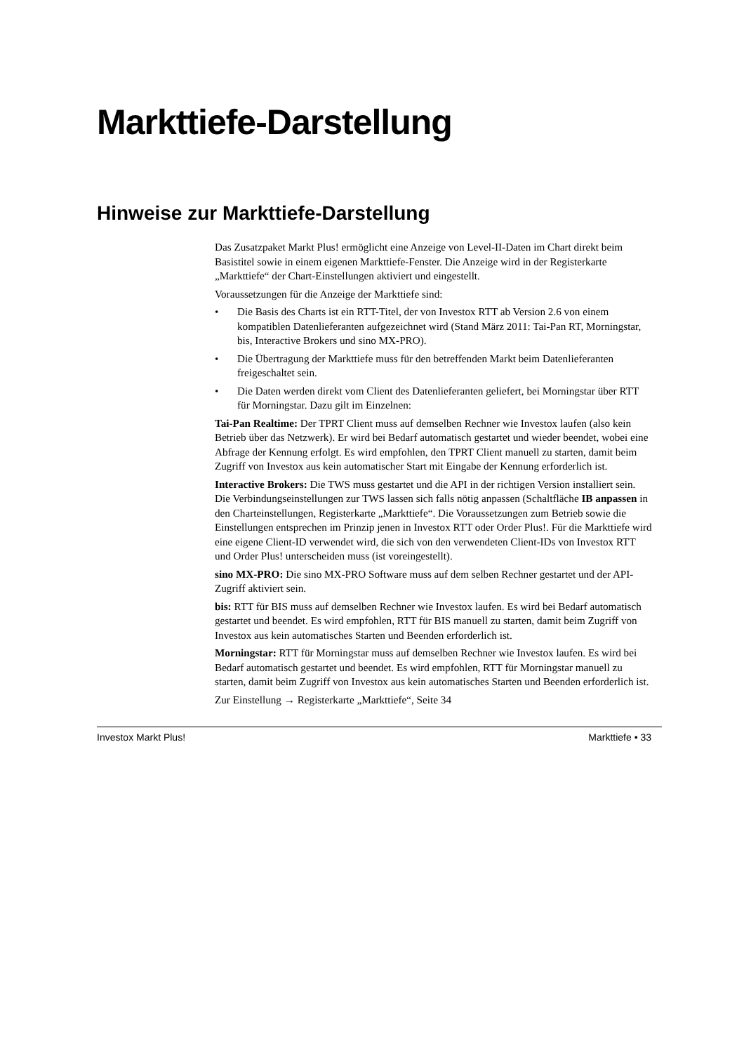Markttiefe-Darstellung
Hinweise zur Markttiefe-Darstellung
Das Zusatzpaket Markt Plus! ermöglicht eine Anzeige von Level-II-Daten im Chart direkt beim Basistitel sowie in einem eigenen Markttiefe-Fenster. Die Anzeige wird in der Register­karte „Markttiefe“ der Chart-Einstellungen aktiviert und eingestellt.
Voraussetzungen für die Anzeige der Markttiefe sind:
• Die Basis des Charts ist ein RTT-Titel, der von Investox RTT ab Version 2.6 von einem kompatiblen Datenlieferanten aufgezeichnet wird (Stand März 2011: Tai-Pan RT, Mor­ningstar, bis, Interactive Brokers und sino MX-PRO).
• Die Übertragung der Markttiefe muss für den betreffenden Markt beim Datenlieferanten freigeschaltet sein.
• Die Daten werden direkt vom Client des Datenlieferanten geliefert, bei Morningstar über RTT für Morningstar. Dazu gilt im Einzelnen:
Tai-Pan Realtime: Der TPRT Client muss auf demselben Rechner wie Investox laufen (also kein Betrieb über das Netzwerk). Er wird bei Bedarf automatisch gestartet und wieder been­det, wobei eine Abfrage der Kennung erfolgt. Es wird empfohlen, den TPRT Client manuell zu starten, damit beim Zugriff von Investox aus kein automatischer Start mit Eingabe der Kennung erforderlich ist.
Interactive Brokers: Die TWS muss gestartet und die API in der richtigen Version installiert sein. Die Verbindungseinstellungen zur TWS lassen sich falls nötig anpassen (Schaltfläche IB anpassen in den Charteinstellungen, Registerkarte „Markttiefe“. Die Voraussetzungen zum Betrieb sowie die Einstellungen entsprechen im Prinzip jenen in Investox RTT oder Order Plus!. Für die Markttiefe wird eine eigene Client-ID verwendet wird, die sich von den ver­wendeten Client-IDs von Investox RTT und Order Plus! unterscheiden muss (ist voreinge­stellt).
sino MX-PRO: Die sino MX-PRO Software muss auf dem selben Rechner gestartet und der API-Zugriff aktiviert sein.
bis: RTT für BIS muss auf demselben Rechner wie Investox laufen. Es wird bei Bedarf auto­matisch gestartet und beendet. Es wird empfohlen, RTT für BIS manuell zu starten, damit beim Zugriff von Investox aus kein automatisches Starten und Beenden erforderlich ist.
Morningstar: RTT für Morningstar muss auf demselben Rechner wie Investox laufen. Es wird bei Bedarf automatisch gestartet und beendet. Es wird empfohlen, RTT für Morningstar manuell zu starten, damit beim Zugriff von Investox aus kein automatisches Starten und Beenden erforderlich ist.
Zur Einstellung → Registerkarte „Markttiefe“, Seite 34
Investox Markt Plus! Markttiefe • 33